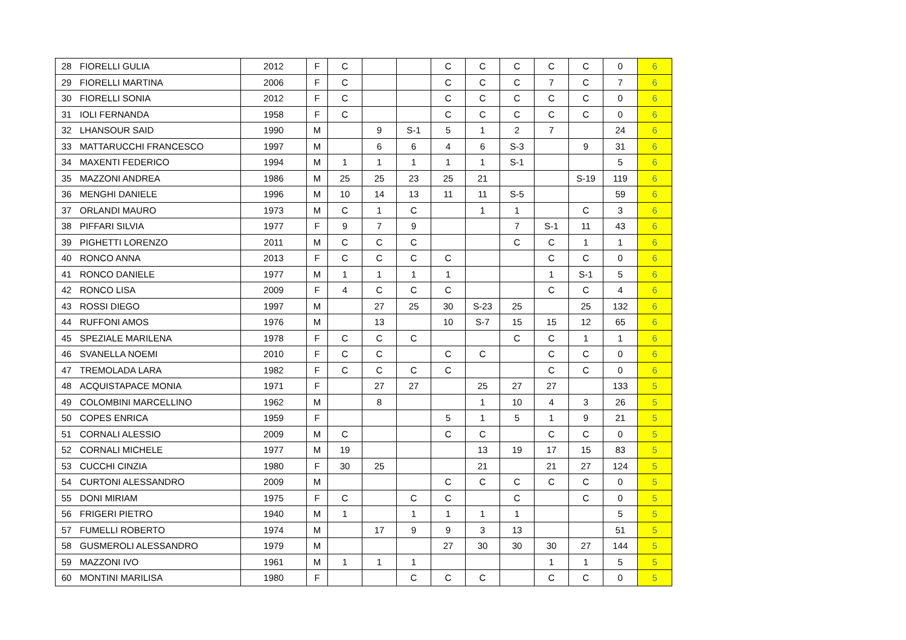| 28 | FIORELLI GULIA | 2012 | F | C | | | C | C | C | C | C | 0 | 6 |
| 29 | FIORELLI MARTINA | 2006 | F | C | | | C | C | C | 7 | C | 7 | 6 |
| 30 | FIORELLI SONIA | 2012 | F | C | | | C | C | C | C | C | 0 | 6 |
| 31 | IOLI FERNANDA | 1958 | F | C | | | C | C | C | C | C | 0 | 6 |
| 32 | LHANSOUR SAID | 1990 | M | | 9 | S-1 | 5 | 1 | 2 | 7 | | 24 | 6 |
| 33 | MATTARUCCHI FRANCESCO | 1997 | M | | 6 | 6 | 4 | 6 | S-3 | | 9 | 31 | 6 |
| 34 | MAXENTI FEDERICO | 1994 | M | 1 | 1 | 1 | 1 | 1 | S-1 | | | 5 | 6 |
| 35 | MAZZONI ANDREA | 1986 | M | 25 | 25 | 23 | 25 | 21 | | | S-19 | 119 | 6 |
| 36 | MENGHI DANIELE | 1996 | M | 10 | 14 | 13 | 11 | 11 | S-5 | | | 59 | 6 |
| 37 | ORLANDI MAURO | 1973 | M | C | 1 | C | | 1 | 1 | | C | 3 | 6 |
| 38 | PIFFARI SILVIA | 1977 | F | 9 | 7 | 9 | | | 7 | S-1 | 11 | 43 | 6 |
| 39 | PIGHETTI LORENZO | 2011 | M | C | C | C | | | C | C | 1 | 1 | 6 |
| 40 | RONCO ANNA | 2013 | F | C | C | C | C | | | C | C | 0 | 6 |
| 41 | RONCO DANIELE | 1977 | M | 1 | 1 | 1 | 1 | | | 1 | S-1 | 5 | 6 |
| 42 | RONCO LISA | 2009 | F | 4 | C | C | C | | | C | C | 4 | 6 |
| 43 | ROSSI DIEGO | 1997 | M | | 27 | 25 | 30 | S-23 | 25 | | 25 | 132 | 6 |
| 44 | RUFFONI AMOS | 1976 | M | | 13 | | 10 | S-7 | 15 | 15 | 12 | 65 | 6 |
| 45 | SPEZIALE MARILENA | 1978 | F | C | C | C | | | C | C | 1 | 1 | 6 |
| 46 | SVANELLA NOEMI | 2010 | F | C | C | | C | C | | C | C | 0 | 6 |
| 47 | TREMOLADA LARA | 1982 | F | C | C | C | C | | | C | C | 0 | 6 |
| 48 | ACQUISTAPACE MONIA | 1971 | F | | 27 | 27 | | 25 | 27 | 27 | | 133 | 5 |
| 49 | COLOMBINI MARCELLINO | 1962 | M | | 8 | | | 1 | 10 | 4 | 3 | 26 | 5 |
| 50 | COPES ENRICA | 1959 | F | | | | 5 | 1 | 5 | 1 | 9 | 21 | 5 |
| 51 | CORNALI ALESSIO | 2009 | M | C | | | C | C | | C | C | 0 | 5 |
| 52 | CORNALI MICHELE | 1977 | M | 19 | | | | 13 | 19 | 17 | 15 | 83 | 5 |
| 53 | CUCCHI CINZIA | 1980 | F | 30 | 25 | | | 21 | | 21 | 27 | 124 | 5 |
| 54 | CURTONI ALESSANDRO | 2009 | M | | | | C | C | C | C | C | 0 | 5 |
| 55 | DONI MIRIAM | 1975 | F | C | | C | C | | C | | C | 0 | 5 |
| 56 | FRIGERI PIETRO | 1940 | M | 1 | | 1 | 1 | 1 | 1 | | | 5 | 5 |
| 57 | FUMELLI ROBERTO | 1974 | M | | 17 | 9 | 9 | 3 | 13 | | | 51 | 5 |
| 58 | GUSMEROLI ALESSANDRO | 1979 | M | | | | 27 | 30 | 30 | 30 | 27 | 144 | 5 |
| 59 | MAZZONI IVO | 1961 | M | 1 | 1 | 1 | | | | 1 | 1 | 5 | 5 |
| 60 | MONTINI MARILISA | 1980 | F | | | C | C | C | | C | C | 0 | 5 |